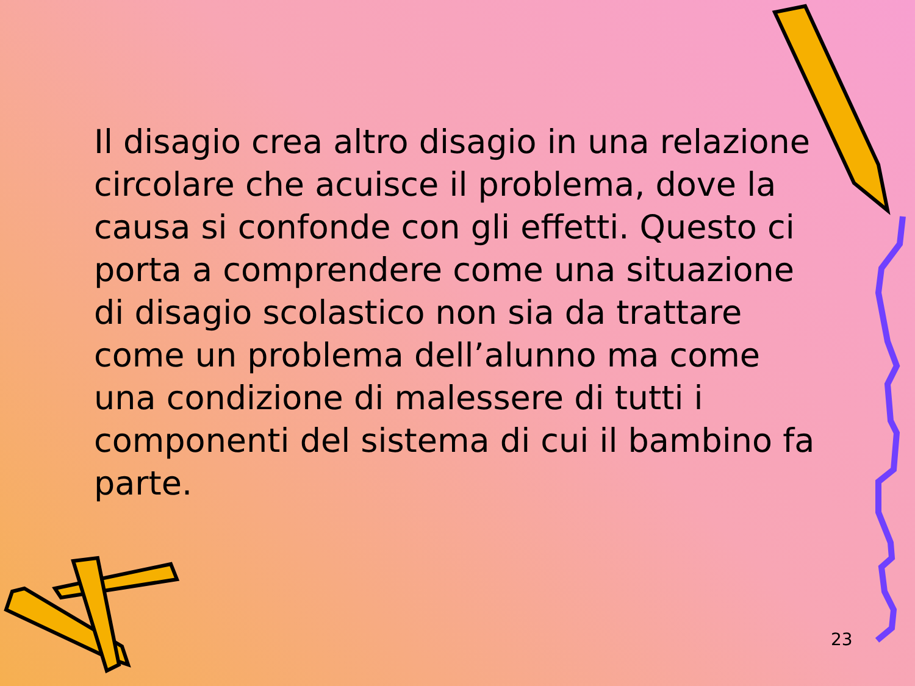Il disagio crea altro disagio in una relazione circolare che acuisce il problema, dove la causa si confonde con gli effetti. Questo ci porta a comprendere come una situazione di disagio scolastico non sia da trattare come un problema dell’alunno ma come una condizione di malessere di tutti i componenti del sistema di cui il bambino fa parte.
23